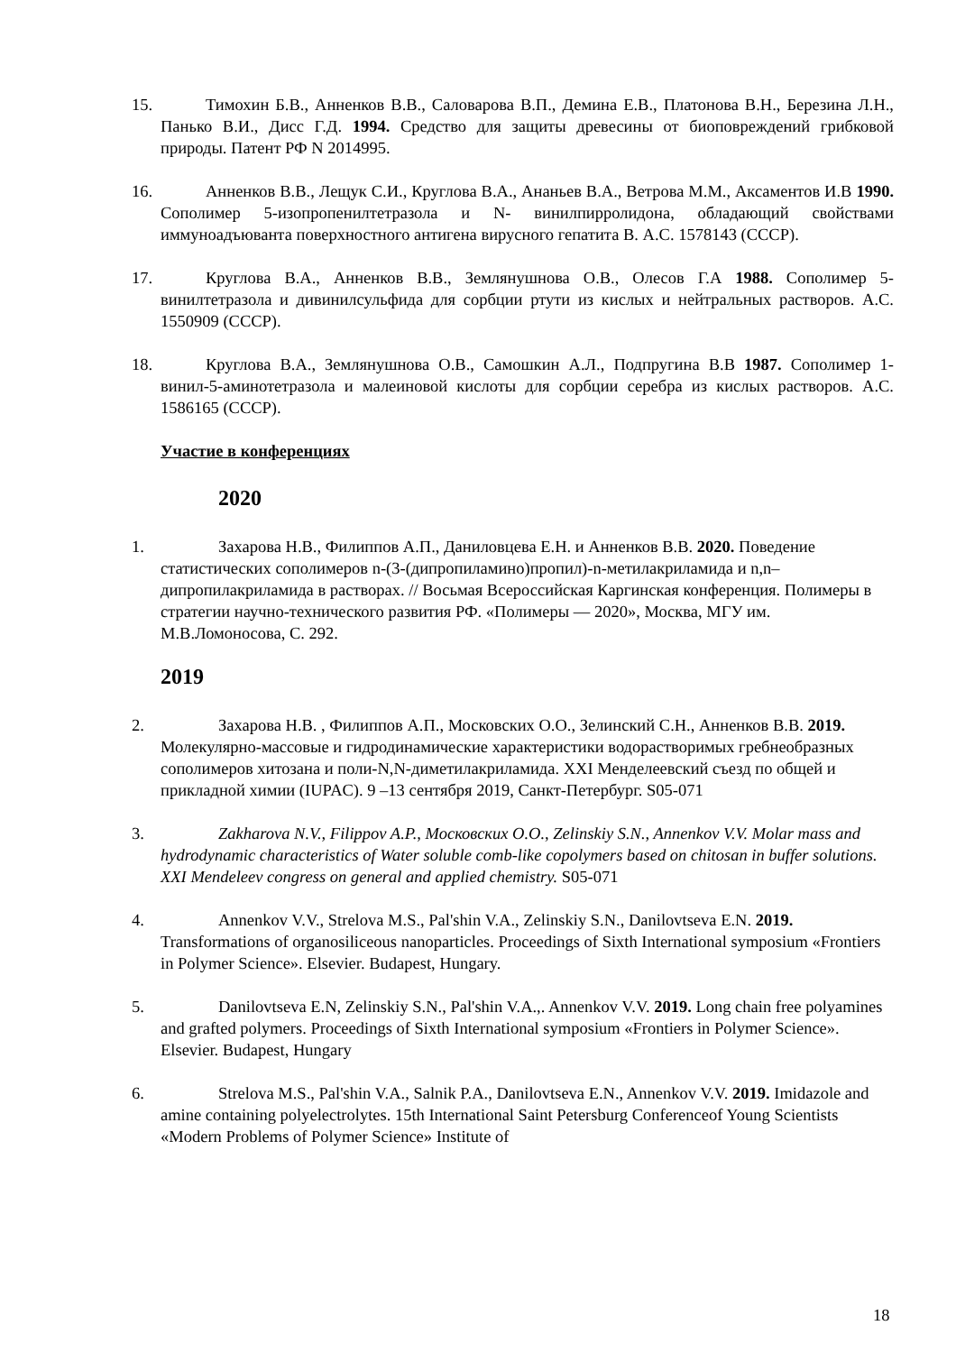15. Тимохин Б.В., Анненков В.В., Саловарова В.П., Демина Е.В., Платонова В.Н., Березина Л.Н., Панько В.И., Дисс Г.Д. 1994. Средство для защиты древесины от биоповреждений грибковой природы. Патент РФ N 2014995.
16. Анненков В.В., Лещук С.И., Круглова В.А., Ананьев В.А., Ветрова М.М., Аксаментов И.В 1990. Сополимер 5-изопропенилтетразола и N- винилпирролидона, обладающий свойствами иммуноадъюванта поверхностного антигена вирусного гепатита В. А.С. 1578143 (СССР).
17. Круглова В.А., Анненков В.В., Землянушнова О.В., Олесов Г.А 1988. Сополимер 5-винилтетразола и дивинилсульфида для сорбции ртути из кислых и нейтральных растворов. А.С. 1550909 (СССР).
18. Круглова В.А., Землянушнова О.В., Самошкин А.Л., Подпругина В.В 1987. Сополимер 1-винил-5-аминотетразола и малеиновой кислоты для сорбции серебра из кислых растворов. А.С. 1586165 (СССР).
Участие в конференциях
2020
1. Захарова Н.В., Филиппов А.П., Даниловцева Е.Н. и Анненков В.В. 2020. Поведение статистических сополимеров n-(3-(дипропиламино)пропил)-n-метилакриламида и n,n–дипропилакриламида в растворах. // Восьмая Всероссийская Каргинская конференция. Полимеры в стратегии научно-технического развития РФ. «Полимеры — 2020», Москва, МГУ им. М.В.Ломоносова, С. 292.
2019
2. Захарова Н.В. , Филиппов А.П., Московских О.О., Зелинский С.Н., Анненков В.В. 2019. Молекулярно-массовые и гидродинамические характеристики водорастворимых гребнеобразных сополимеров хитозана и поли-N,N-диметилакриламида. XXI Менделеевский съезд по общей и прикладной химии (IUPAC). 9 –13 сентября 2019, Санкт-Петербург. S05-071
3. Zakharova N.V., Filippov A.P., Московских О.О., Zelinskiy S.N., Annenkov V.V. Molar mass and hydrodynamic characteristics of Water soluble comb-like copolymers based on chitosan in buffer solutions. XXI Mendeleev congress on general and applied chemistry. S05-071
4. Annenkov V.V., Strelova M.S., Pal'shin V.A., Zelinskiy S.N., Danilovtseva E.N. 2019. Transformations of organosiliceous nanoparticles. Proceedings of Sixth International symposium «Frontiers in Polymer Science». Elsevier. Budapest, Hungary.
5. Danilovtseva E.N, Zelinskiy S.N., Pal'shin V.A.,. Annenkov V.V. 2019. Long chain free polyamines and grafted polymers. Proceedings of Sixth International symposium «Frontiers in Polymer Science». Elsevier. Budapest, Hungary
6. Strelova M.S., Pal'shin V.A., Salnik P.A., Danilovtseva E.N., Annenkov V.V. 2019. Imidazole and amine containing polyelectrolytes. 15th International Saint Petersburg Conferenceof Young Scientists «Modern Problems of Polymer Science» Institute of
18